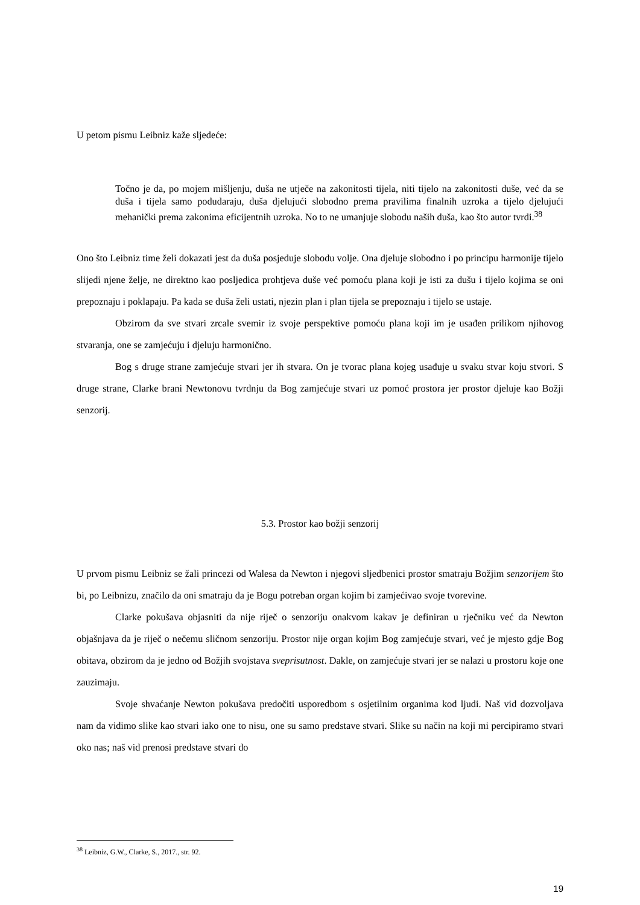U petom pismu Leibniz kaže sljedeće:
Točno je da, po mojem mišljenju, duša ne utječe na zakonitosti tijela, niti tijelo na zakonitosti duše, već da se duša i tijela samo podudaraju, duša djelujući slobodno prema pravilima finalnih uzroka a tijelo djelujući mehanički prema zakonima eficijentnih uzroka. No to ne umanjuje slobodu naših duša, kao što autor tvrdi.<sup>38</sup>
Ono što Leibniz time želi dokazati jest da duša posjeduje slobodu volje. Ona djeluje slobodno i po principu harmonije tijelo slijedi njene želje, ne direktno kao posljedica prohtjeva duše već pomoću plana koji je isti za dušu i tijelo kojima se oni prepoznaju i poklapaju. Pa kada se duša želi ustati, njezin plan i plan tijela se prepoznaju i tijelo se ustaje.
Obzirom da sve stvari zrcale svemir iz svoje perspektive pomoću plana koji im je usađen prilikom njihovog stvaranja, one se zamjećuju i djeluju harmonično.
Bog s druge strane zamjećuje stvari jer ih stvara. On je tvorac plana kojeg usađuje u svaku stvar koju stvori. S druge strane, Clarke brani Newtonovu tvrdnju da Bog zamjećuje stvari uz pomoć prostora jer prostor djeluje kao Božji senzorij.
5.3. Prostor kao božji senzorij
U prvom pismu Leibniz se žali princezi od Walesa da Newton i njegovi sljedbenici prostor smatraju Božjim senzorijem što bi, po Leibnizu, značilo da oni smatraju da je Bogu potreban organ kojim bi zamjećivao svoje tvorevine.
Clarke pokušava objasniti da nije riječ o senzoriju onakvom kakav je definiran u rječniku već da Newton objašnjava da je riječ o nečemu sličnom senzoriju. Prostor nije organ kojim Bog zamjećuje stvari, već je mjesto gdje Bog obitava, obzirom da je jedno od Božjih svojstava sveprisutnost. Dakle, on zamjećuje stvari jer se nalazi u prostoru koje one zauzimaju.
Svoje shvaćanje Newton pokušava predočiti usporedbom s osjetilnim organima kod ljudi. Naš vid dozvoljava nam da vidimo slike kao stvari iako one to nisu, one su samo predstave stvari. Slike su način na koji mi percipiramo stvari oko nas; naš vid prenosi predstave stvari do
<sup>38</sup> Leibniz, G.W., Clarke, S., 2017., str. 92.
19